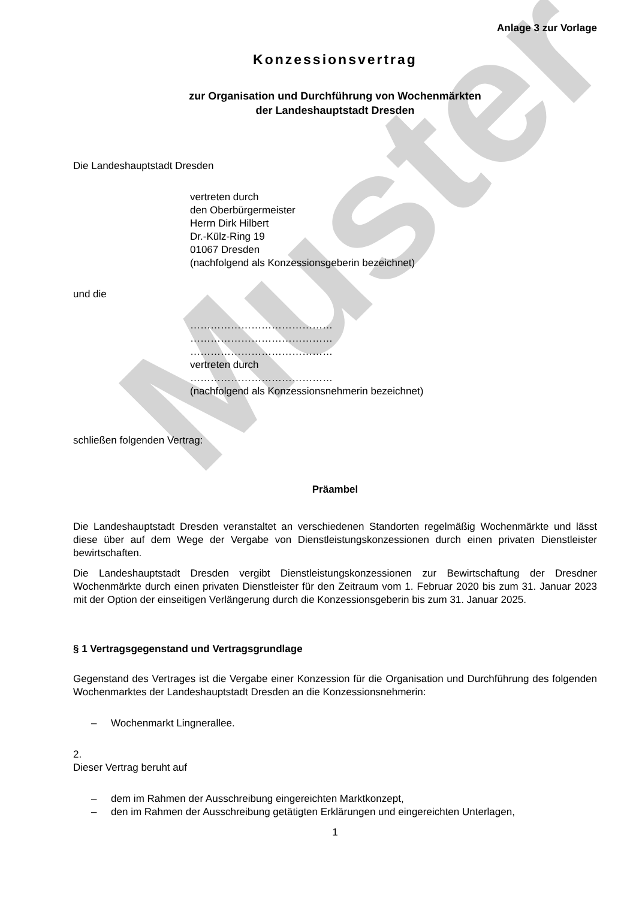Muster
Anlage 3 zur Vorlage
Konzessionsvertrag
zur Organisation und Durchführung von Wochenmärkten
der Landeshauptstadt Dresden
Die Landeshauptstadt Dresden
vertreten durch
den Oberbürgermeister
Herrn Dirk Hilbert
Dr.-Külz-Ring 19
01067 Dresden
(nachfolgend als Konzessionsgeberin bezeichnet)
und die
……………………………………
……………………………………
……………………………………
vertreten durch
……………………………………
(nachfolgend als Konzessionsnehmerin bezeichnet)
schließen folgenden Vertrag:
Präambel
Die Landeshauptstadt Dresden veranstaltet an verschiedenen Standorten regelmäßig Wochenmärkte und lässt diese über auf dem Wege der Vergabe von Dienstleistungskonzessionen durch einen privaten Dienstleister bewirtschaften.
Die Landeshauptstadt Dresden vergibt Dienstleistungskonzessionen zur Bewirtschaftung der Dresdner Wochenmärkte durch einen privaten Dienstleister für den Zeitraum vom 1. Februar 2020 bis zum 31. Januar 2023 mit der Option der einseitigen Verlängerung durch die Konzessionsgeberin bis zum 31. Januar 2025.
§ 1 Vertragsgegenstand und Vertragsgrundlage
Gegenstand des Vertrages ist die Vergabe einer Konzession für die Organisation und Durchführung des folgenden Wochenmarktes der Landeshauptstadt Dresden an die Konzessionsnehmerin:
– Wochenmarkt Lingnerallee.
2.
Dieser Vertrag beruht auf
– dem im Rahmen der Ausschreibung eingereichten Marktkonzept,
– den im Rahmen der Ausschreibung getätigten Erklärungen und eingereichten Unterlagen,
1